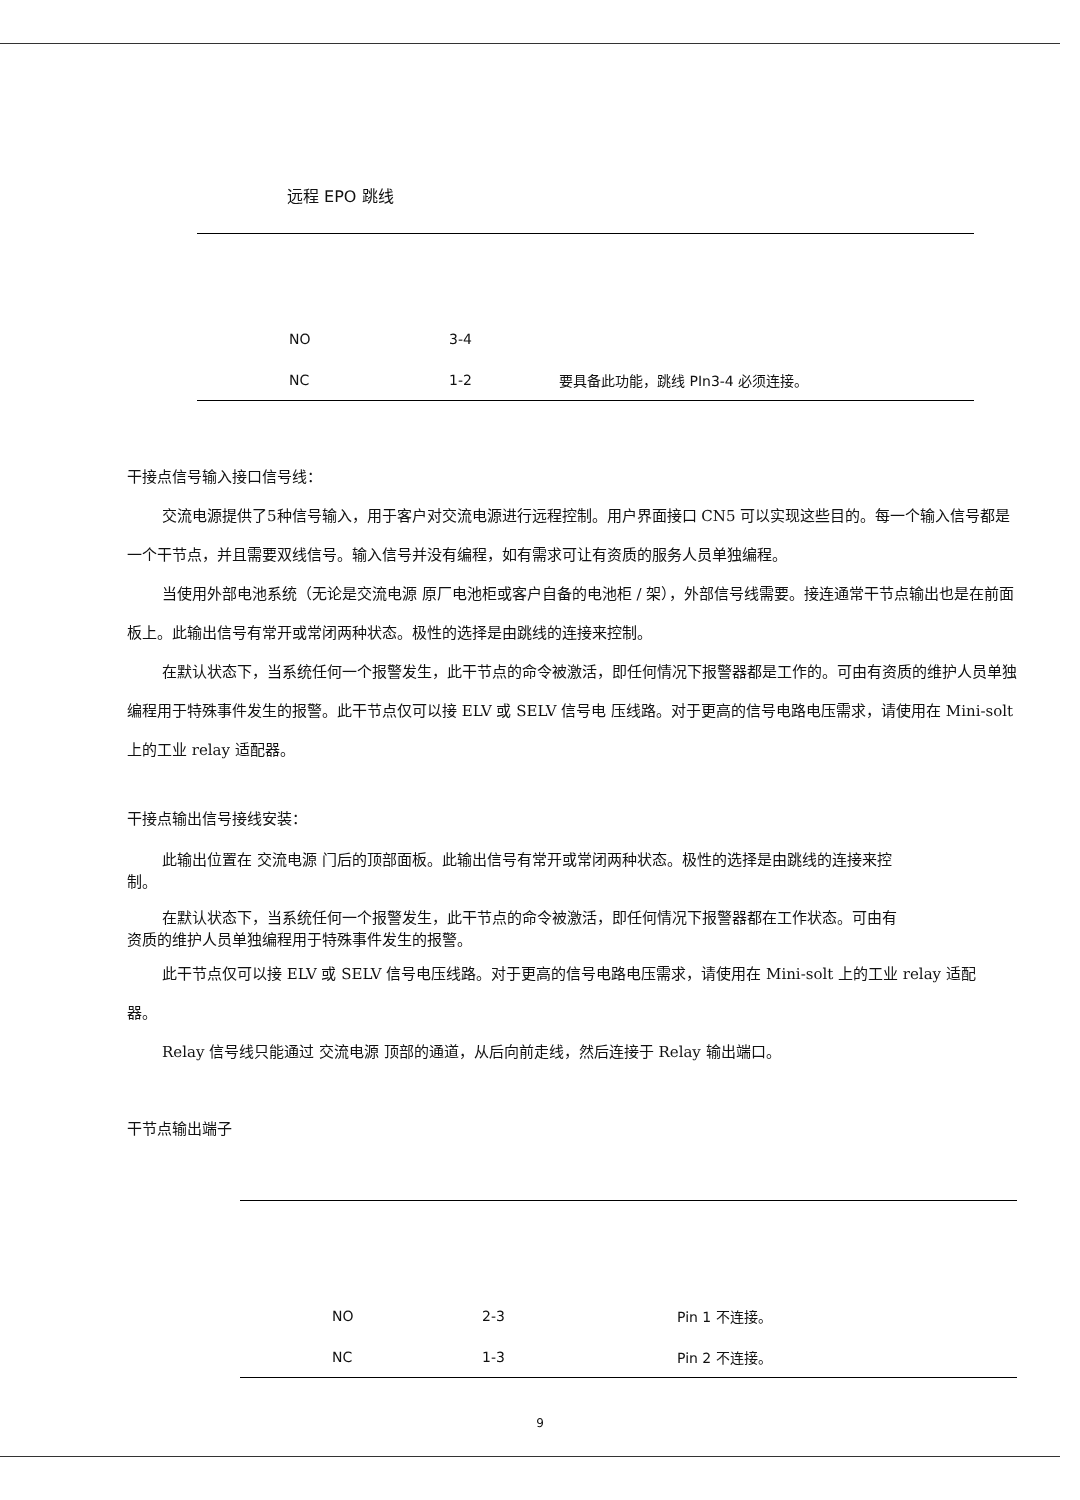远程 EPO 跳线
| NO | 3-4 | |
| NC | 1-2 | 要具备此功能，跳线 PIn3-4 必须连接。 |
干接点信号输入接口信号线：
交流电源提供了5种信号输入，用于客户对交流电源进行远程控制。用户界面接口 CN5 可以实现这些目的。每一个输入信号都是一个干节点，并且需要双线信号。输入信号并没有编程，如有需求可让有资质的服务人员单独编程。
当使用外部电池系统（无论是交流电源 原厂电池柜或客户自备的电池柜 / 架），外部信号线需要。接连通常干节点输出也是在前面板上。此输出信号有常开或常闭两种状态。极性的选择是由跳线的连接来控制。
在默认状态下，当系统任何一个报警发生，此干节点的命令被激活，即任何情况下报警器都是工作的。可由有资质的维护人员单独编程用于特殊事件发生的报警。此干节点仅可以接 ELV 或 SELV 信号电 压线路。对于更高的信号电路电压需求，请使用在 Mini-solt 上的工业 relay 适配器。
干接点输出信号接线安装：
此输出位置在 交流电源 门后的顶部面板。此输出信号有常开或常闭两种状态。极性的选择是由跳线的连接来控制。
在默认状态下，当系统任何一个报警发生，此干节点的命令被激活，即任何情况下报警器都在工作状态。可由有资质的维护人员单独编程用于特殊事件发生的报警。
此干节点仅可以接 ELV 或 SELV 信号电压线路。对于更高的信号电路电压需求，请使用在 Mini-solt 上的工业 relay 适配器。
Relay 信号线只能通过 交流电源 顶部的通道，从后向前走线，然后连接于 Relay 输出端口。
干节点输出端子
| NO | 2-3 | Pin 1 不连接。 |
| NC | 1-3 | Pin 2 不连接。 |
9